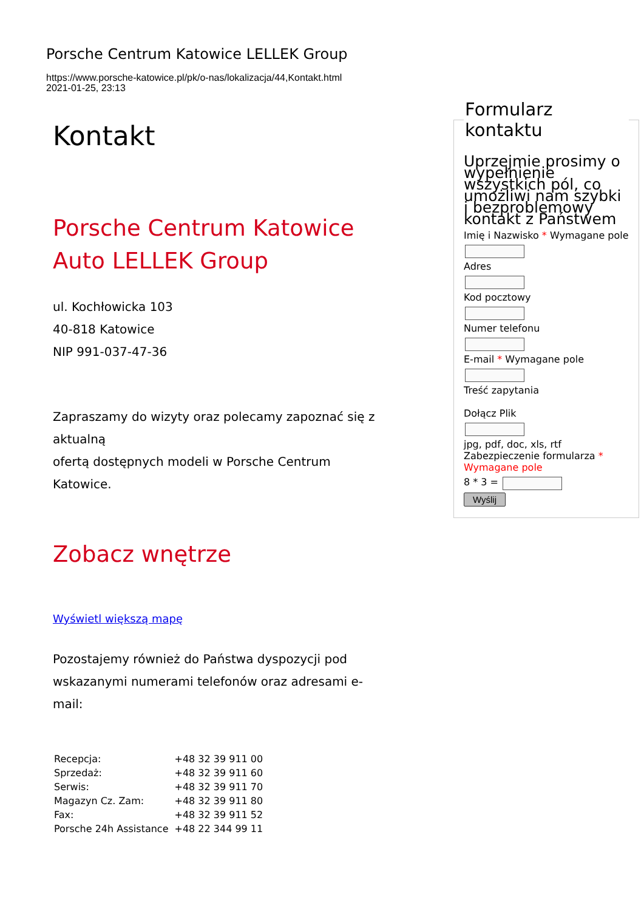Porsche Centrum Katowice LELLEK Group
https://www.porsche-katowice.pl/pk/o-nas/lokalizacja/44,Kontakt.html
2021-01-25, 23:13
Kontakt
Porsche Centrum Katowice Auto LELLEK Group
ul. Kochłowicka 103
40-818 Katowice
NIP 991-037-47-36
Zapraszamy do wizyty oraz polecamy zapoznać się z aktualną
ofertą dostępnych modeli w Porsche Centrum Katowice.
Zobacz wnętrze
Wyświetl większą mapę
Pozostajemy również do Państwa dyspozycji pod wskazanymi numerami telefonów oraz adresami e-mail:
| Recepcja: | +48 32 39 911 00 |
| Sprzedaż: | +48 32 39 911 60 |
| Serwis: | +48 32 39 911 70 |
| Magazyn Cz. Zam: | +48 32 39 911 80 |
| Fax: | +48 32 39 911 52 |
| Porsche 24h Assistance | +48 22 344 99 11 |
Formularz kontaktu
Uprzejmie prosimy o wypełnienie wszystkich pól, co umożliwi nam szybki i bezproblemowy kontakt z Państwem
Imię i Nazwisko * Wymagane pole
Adres
Kod pocztowy
Numer telefonu
E-mail * Wymagane pole
Treść zapytania
Dołącz Plik
jpg, pdf, doc, xls, rtf
Zabezpieczenie formularza *
Wymagane pole
8 * 3 =
Wyślij